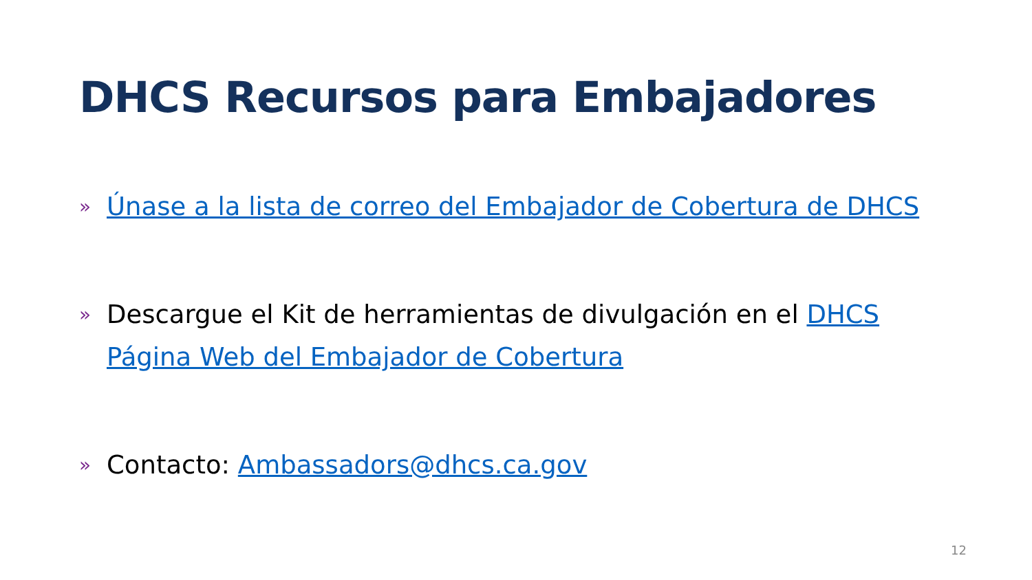DHCS Recursos para Embajadores
» Únase a la lista de correo del Embajador de Cobertura de DHCS
» Descargue el Kit de herramientas de divulgación en el DHCS Página Web del Embajador de Cobertura
» Contacto: Ambassadors@dhcs.ca.gov
12